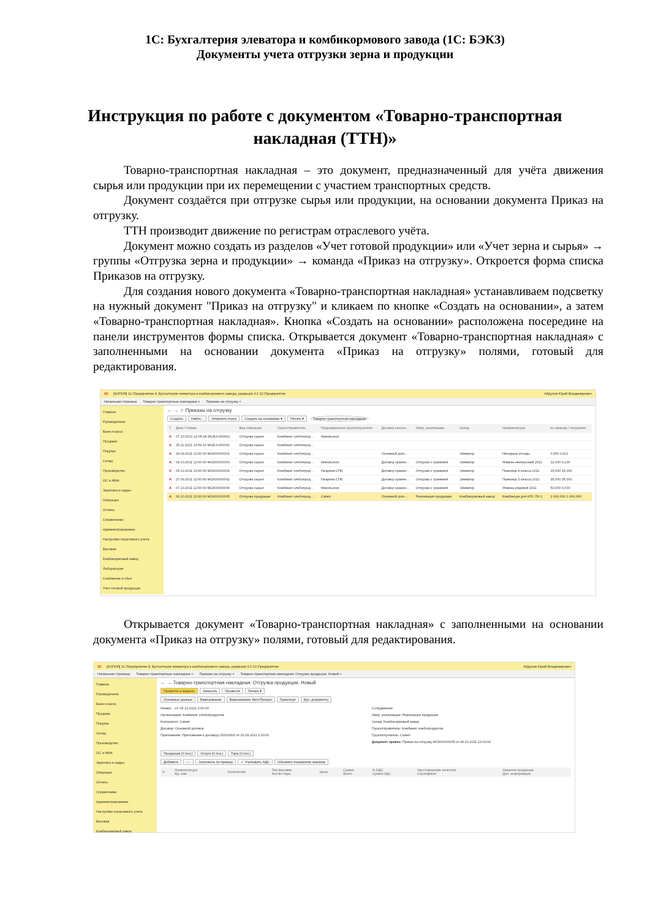1С: Бухгалтерия элеватора и комбикормового завода (1С: БЭКЗ)
Документы учета отгрузки зерна и продукции
Инструкция по работе с документом «Товарно-транспортная накладная (ТТН)»
Товарно-транспортная накладная – это документ, предназначенный для учёта движения сырья или продукции при их перемещении с участием транспортных средств.
Документ создаётся при отгрузке сырья или продукции, на основании документа Приказ на отгрузку.
ТТН производит движение по регистрам отраслевого учёта.
Документ можно создать из разделов «Учет готовой продукции» или «Учет зерна и сырья» → группы «Отгрузка зерна и продукции» → команда «Приказ на отгрузку». Откроется форма списка Приказов на отгрузку.
Для создания нового документа «Товарно-транспортная накладная» устанавливаем подсветку на нужный документ "Приказ на отгрузку" и кликаем по кнопке «Создать на основании», а затем «Товарно-транспортная накладная». Кнопка «Создать на основании» расположена посередине на панели инструментов формы списка. Открывается документ «Товарно-транспортная накладная» с заполненными на основании документа «Приказ на отгрузку» полями, готовый для редактирования.
1С [КОПИЯ] 1С:Предприятие 8. Бухгалтерия элеватора и комбикормового завода, редакция 3.0 1С:Предприятие Абдулов Юрий Владимирович
Начальная страница Товарно-транспортные накладные × Приказы на отгрузку ×
Главное
Руководителю
Банк и касса
Продажи
Покупки
Склад
Производство
ОС и НМА
Зарплата и кадры
Операции
Отчеты
Справочники
Администрирование
Настройки отраслевого учета
Весовая
Комбикормовый завод
Лаборатория
Снабжение и сбыт
Учет готовой продукции
← → ☆ Приказы на отгрузку
Создать Найти... Отменить поиск Создать на основании ▾ Печать ▾ Товарно-транспортная накладная
| Т | Дата / Номер | Вид операции | Грузоотправитель | Подразделение грузополучателя | Договор контра... | Напр. реализации | Склад | Номенклатура | по приказу / отгружено |
| --- | --- | --- | --- | --- | --- | --- | --- | --- | --- |
| A | 07.10.2021 12:05:18 МСБЭ-000001 | Отгрузка сырья | Комбинат хлебопрод... | Никольское | | | | | |
| A | 25.11.2021 14:59:10 МСБЭ-000002 | Отгрузка сырья | Комбинат хлебопрод... | | | | | | |
| A | 29.09.2011 12:00:00 МСК00000001 | Отгрузка сырья | Комбинат хлебопрод... | | Основной дого... | | Элеватор | Негодные отходы | 0,050 0,021 |
| A | 04.10.2011 12:00:00 МСК00000003 | Отгрузка сырья | Комбинат хлебопрод... | Никольское | Договор хранен... | Отгрузка с хранения | Элеватор | Ячмень неклассный 2011 | 12,000 6,100 |
| X | 05.10.2011 12:00:00 МСК00000004 | Отгрузка сырья | Комбинат хлебопрод... | Гагарина СПК | Договор хранен... | Отгрузка с хранения | Элеватор | Пшеница 4 класса 2011 | 15,000 15,000 |
| A | 27.09.2011 12:00:00 МСК00000002 | Отгрузка сырья | Комбинат хлебопрод... | Гагарина СПК | Договор хранен... | Отгрузка с хранения | Элеватор | Пшеница 3 класса 2011 | 35,000 35,000 |
| A | 07.10.2011 12:00:00 МСК00000006 | Отгрузка сырья | Комбинат хлебопрод... | Никольское | Договор хранен... | Отгрузка с хранения | Элеватор | Ячмень рядовой 2011 | 50,000 6,000 |
| A | 06.10.2011 12:00:00 МСК00000005 | Отгрузка продукции | Комбинат хлебопрод... | Сапют | Основной дого... | Реализация продукции | Комбикормовый завод | Комбикорм для КРС ПК-1 | 2 600,000 1 000,000 |
Открывается документ «Товарно-транспортная накладная» с заполненными на основании документа «Приказ на отгрузку» полями, готовый для редактирования.
1С [КОПИЯ] 1С:Предприятие 8. Бухгалтерия элеватора и комбикормового завода, редакция 3.0 1С:Предприятие Абдулов Юрий Владимирович
Начальная страница Товарно-транспортные накладные × Приказы на отгрузку × Товарно-транспортная накладная: Отгрузка продукции. Новый ×
Главное
Руководителю
Банк и касса
Продажи
Покупки
Склад
Производство
ОС и НМА
Зарплата и кадры
Операции
Отчеты
Справочники
Администрирование
Настройки отраслевого учета
Весовая
Комбикормовый завод
← → Товарно-транспортная накладная: Отгрузка продукции. Новый
Провести и закрыть Записать Провести Печать ▾
Основные данные Взвешивание Взвешивание Авто/Прицеп Транспорт Бух. документы
Номер: от: 09.12.2021 0:00:00
Организация: Комбинат хлебопродуктов
Контрагент: Сапют
Договор: Основной договор
Приложение: Приложение к договору 00000003 от 02.09.2011 0:00:00
Сотрудникам
Напр. реализации: Реализация продукции
Склад: Комбикормовый завод
Грузоотправитель: Комбинат хлебопродуктов
Грузополучатель: Сапют
Документ приказ: Приказ на отгрузку МСК00000005 от 06.10.2011 12:00:00
Продукция (0 поз.) Услуги (0 поз.) Тара (0 поз.)
Добавить ↑ ↓ Заполнить по приказу ✓ Учитывать НДС Обновить показатели анализа
| N | Номенклатура Ед. изм. | Количество | Тип фасовки Кол-во тары | Цена | Сумма Всего | % НДС Сумма НДС | Удостоверение качества Сертификат | Заказчик продукции Доп. информация |
| --- | --- | --- | --- | --- | --- | --- | --- | --- |